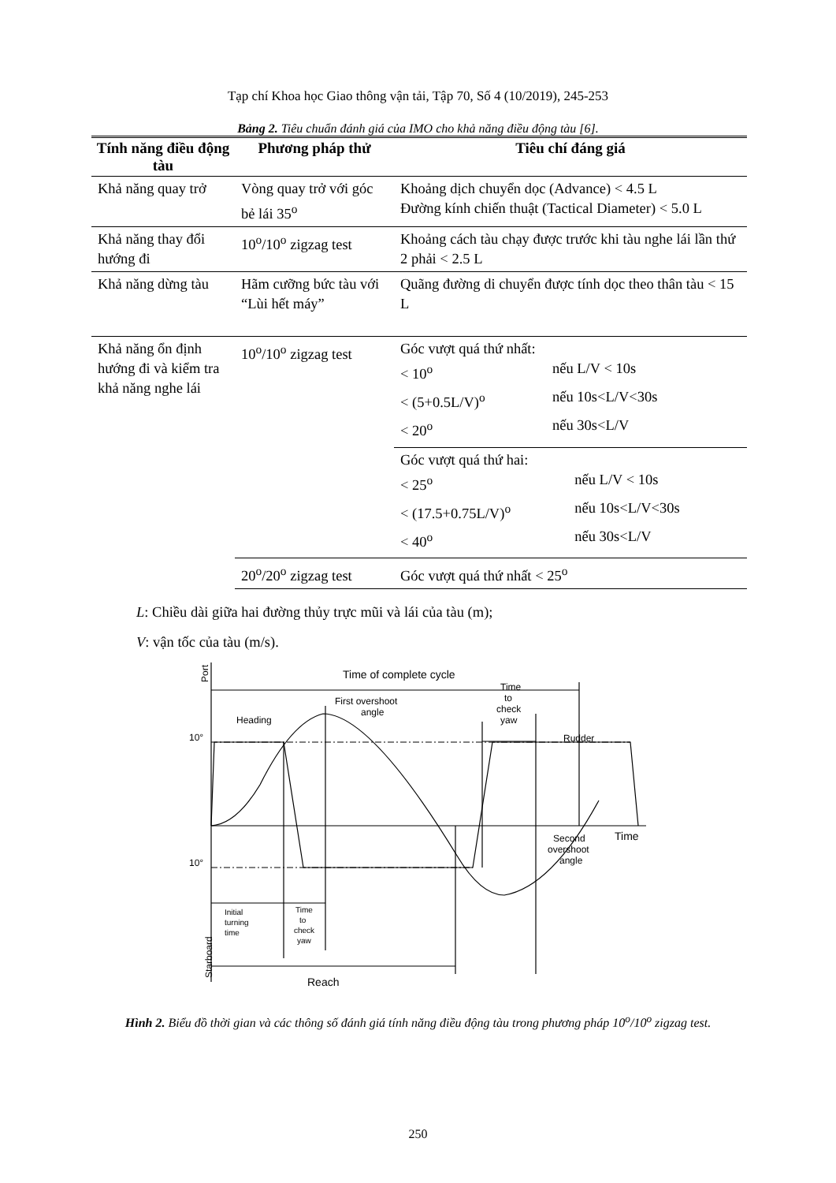Tạp chí Khoa học Giao thông vận tải, Tập 70, Số 4 (10/2019), 245-253
Bảng 2. Tiêu chuẩn đánh giá của IMO cho khả năng điều động tàu [6].
| Tính năng điều động tàu | Phương pháp thử | Tiêu chí đáng giá |
| --- | --- | --- |
| Khả năng quay trở | Vòng quay trở với góc bẻ lái 35<sup>o</sup> | Khoảng dịch chuyển dọc (Advance) < 4.5 L Đường kính chiến thuật (Tactical Diameter) < 5.0 L |
| Khả năng thay đổi hướng đi | 10<sup>o</sup>/10<sup>o</sup> zigzag test | Khoảng cách tàu chạy được trước khi tàu nghe lái lần thứ 2 phải < 2.5 L |
| Khả năng dừng tàu | Hãm cưỡng bức tàu với “Lùi hết máy” | Quãng đường di chuyển được tính dọc theo thân tàu < 15 L |
| Khả năng ổn định hướng đi và kiểm tra khả năng nghe lái | 10<sup>o</sup>/10<sup>o</sup> zigzag test | Góc vượt quá thứ nhất: / < 10<sup>o</sup> / nếu L/V < 10s / / < (5+0.5L/V)<sup>o</sup> / nếu 10s<L/V<30s / / < 20<sup>o</sup> / nếu 30s<L/V / |
| | | Góc vượt quá thứ hai: / < 25<sup>o</sup> / nếu L/V < 10s / / < (17.5+0.75L/V)<sup>o</sup> / nếu 10s<L/V<30s / / < 40<sup>o</sup> / nếu 30s<L/V / |
| | 20<sup>o</sup>/20<sup>o</sup> zigzag test | Góc vượt quá thứ nhất < 25<sup>o</sup> |
L: Chiều dài giữa hai đường thủy trực mũi và lái của tàu (m);
V: vận tốc của tàu (m/s).
Port
Time of complete cycle
Heading
First overshoot
angle
Time
to
check
yaw
Rudder
10°
10°
Time
Second
overshoot
angle
Initial
turning
time
Time
to
check
yaw
Reach
Starboard
Hình 2. Biểu đồ thời gian và các thông số đánh giá tính năng điều động tàu trong phương pháp 10<sup>o</sup>/10<sup>o</sup> zigzag test.
250